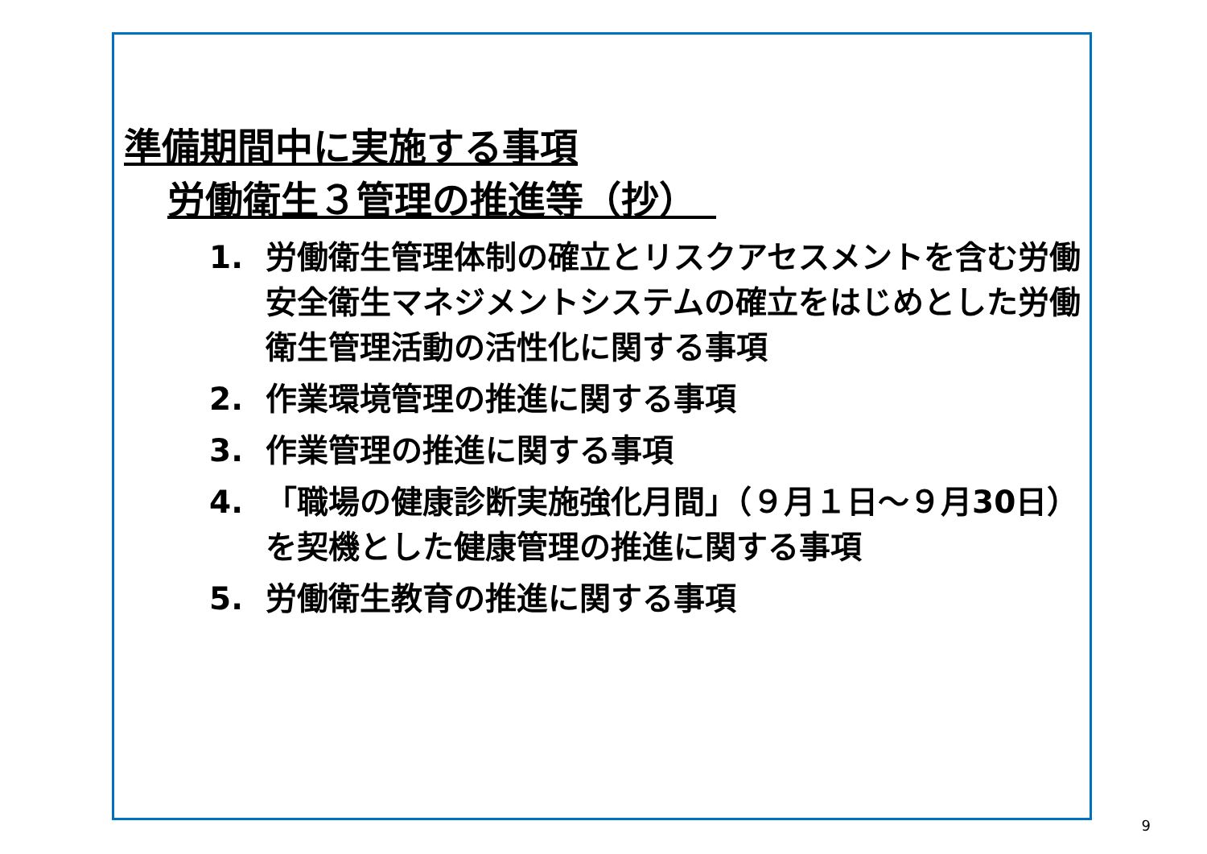準備期間中に実施する事項
労働衛生３管理の推進等（抄）　
1. 労働衛生管理体制の確立とリスクアセスメントを含む労働安全衛生マネジメントシステムの確立をはじめとした労働衛生管理活動の活性化に関する事項
2. 作業環境管理の推進に関する事項
3. 作業管理の推進に関する事項
4. 「職場の健康診断実施強化月間」（９月１日～９月30日）を契機とした健康管理の推進に関する事項
5. 労働衛生教育の推進に関する事項
9